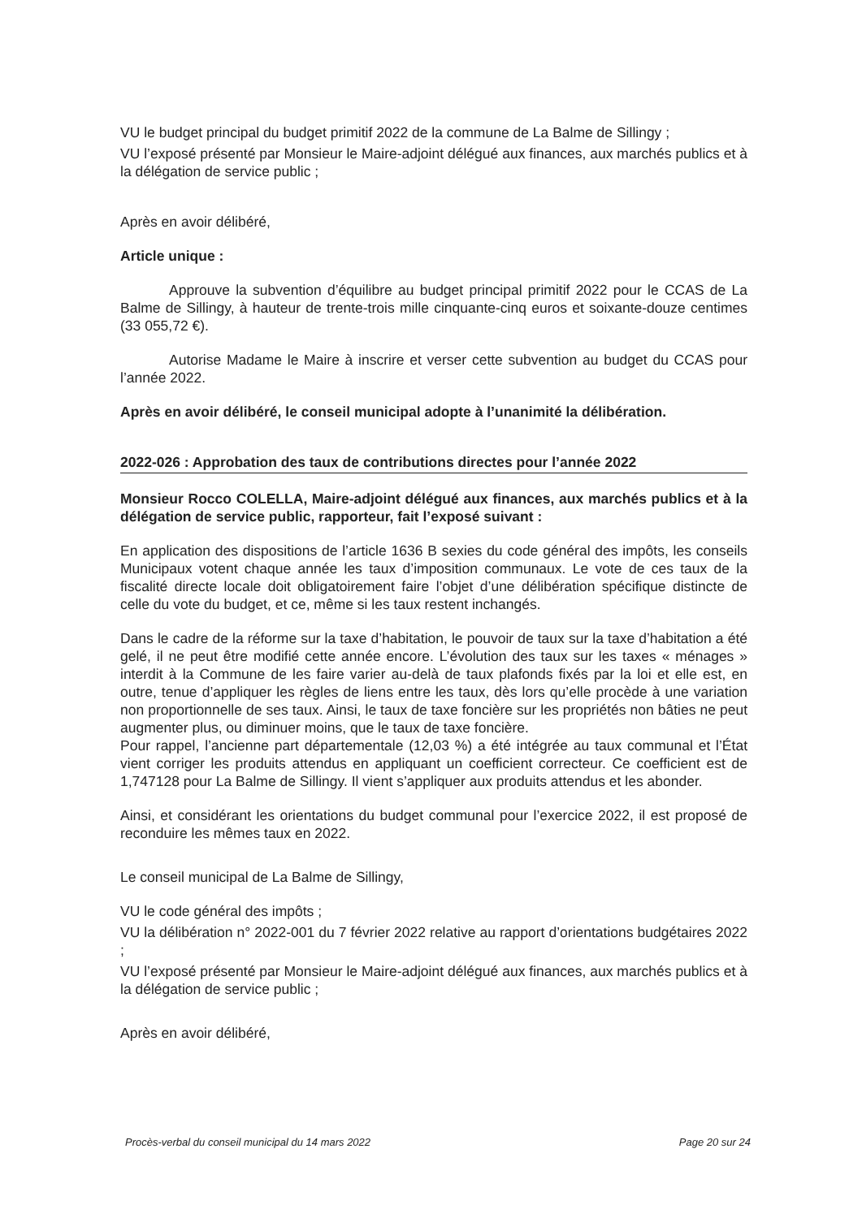VU le budget principal du budget primitif 2022 de la commune de La Balme de Sillingy ;
VU l’exposé présenté par Monsieur le Maire-adjoint délégué aux finances, aux marchés publics et à la délégation de service public ;
Après en avoir délibéré,
Article unique :
Approuve la subvention d’équilibre au budget principal primitif 2022 pour le CCAS de La Balme de Sillingy, à hauteur de trente-trois mille cinquante-cinq euros et soixante-douze centimes (33 055,72 €).
Autorise Madame le Maire à inscrire et verser cette subvention au budget du CCAS pour l’année 2022.
Après en avoir délibéré, le conseil municipal adopte à l’unanimité la délibération.
2022-026 : Approbation des taux de contributions directes pour l’année 2022
Monsieur Rocco COLELLA, Maire-adjoint délégué aux finances, aux marchés publics et à la délégation de service public, rapporteur, fait l’exposé suivant :
En application des dispositions de l’article 1636 B sexies du code général des impôts, les conseils Municipaux votent chaque année les taux d’imposition communaux. Le vote de ces taux de la fiscalité directe locale doit obligatoirement faire l’objet d’une délibération spécifique distincte de celle du vote du budget, et ce, même si les taux restent inchangés.
Dans le cadre de la réforme sur la taxe d’habitation, le pouvoir de taux sur la taxe d’habitation a été gelé, il ne peut être modifié cette année encore. L’évolution des taux sur les taxes « ménages » interdit à la Commune de les faire varier au-delà de taux plafonds fixés par la loi et elle est, en outre, tenue d’appliquer les règles de liens entre les taux, dès lors qu’elle procède à une variation non proportionnelle de ses taux. Ainsi, le taux de taxe foncière sur les propriétés non bâties ne peut augmenter plus, ou diminuer moins, que le taux de taxe foncière.
Pour rappel, l’ancienne part départementale (12,03 %) a été intégrée au taux communal et l’État vient corriger les produits attendus en appliquant un coefficient correcteur. Ce coefficient est de 1,747128 pour La Balme de Sillingy. Il vient s’appliquer aux produits attendus et les abonder.
Ainsi, et considérant les orientations du budget communal pour l’exercice 2022, il est proposé de reconduire les mêmes taux en 2022.
Le conseil municipal de La Balme de Sillingy,
VU le code général des impôts ;
VU la délibération n° 2022-001 du 7 février 2022 relative au rapport d’orientations budgétaires 2022 ;
VU l’exposé présenté par Monsieur le Maire-adjoint délégué aux finances, aux marchés publics et à la délégation de service public ;
Après en avoir délibéré,
Procès-verbal du conseil municipal du 14 mars 2022 Page 20 sur 24